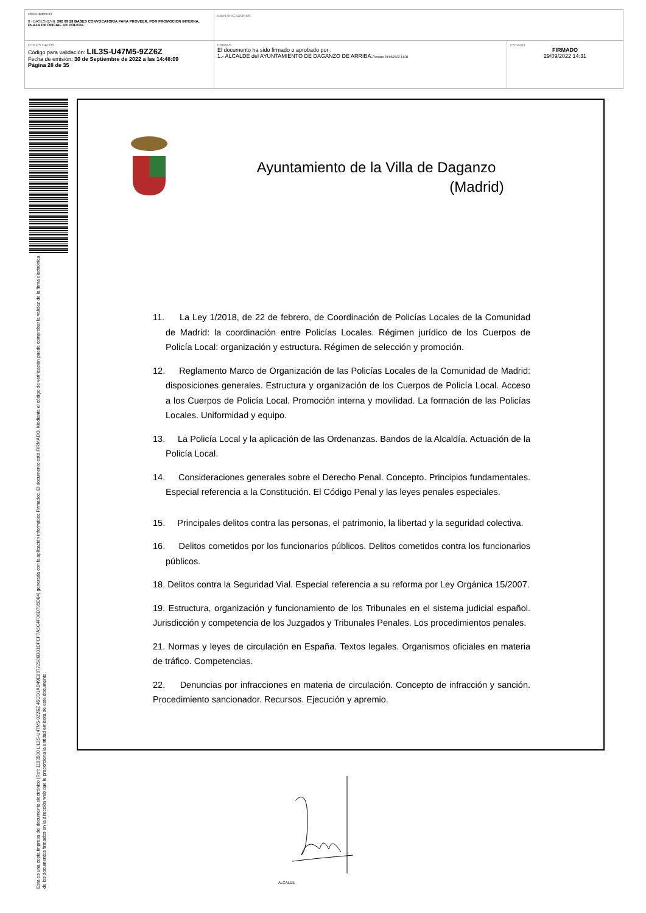| DOCUMENTO 0 - BASES (ENI): 202 09 29 BASES CONVOCATORIA PARA PROVEER, POR PROMOCION INTERNA, PLAZA DE OFICIAL DE POLICIA | IDENTIFICADORES | |
| OTROS DATOS Código para validación: LIL3S-U47M5-9ZZ6Z Fecha de emisión: 30 de Septiembre de 2022 a las 14:48:09 Página 28 de 35 | FIRMAS El documento ha sido firmado o aprobado por : 1.- ALCALDE del AYUNTAMIENTO DE DAGANZO DE ARRIBA. Firmado 29/09/2022 14:31 | ESTADO FIRMADO 29/09/2022 14:31 |
Esta es una copia impresa del documento electrónico (Ref: 1190500 LIL3S-U47M5-9ZZ6Z 45CD1AD49E80772586D31DFCF7A5C4F06D795D64) generada con la aplicación informática Firmadoc. El documento está FIRMADO. Mediante el código de verificación puede comprobar la validez de la firma electrónica de los documentos firmados en la dirección web que le proporciona la entidad emisora de este documento.
Ayuntamiento de la Villa de Daganzo
(Madrid)
11. La Ley 1/2018, de 22 de febrero, de Coordinación de Policías Locales de la Comunidad de Madrid: la coordinación entre Policías Locales. Régimen jurídico de los Cuerpos de Policía Local: organización y estructura. Régimen de selección y promoción.
12. Reglamento Marco de Organización de las Policías Locales de la Comunidad de Madrid: disposiciones generales. Estructura y organización de los Cuerpos de Policía Local. Acceso a los Cuerpos de Policía Local. Promoción interna y movilidad. La formación de las Policías Locales. Uniformidad y equipo.
13. La Policía Local y la aplicación de las Ordenanzas. Bandos de la Alcaldía. Actuación de la Policía Local.
14. Consideraciones generales sobre el Derecho Penal. Concepto. Principios fundamentales. Especial referencia a la Constitución. El Código Penal y las leyes penales especiales.
15. Principales delitos contra las personas, el patrimonio, la libertad y la seguridad colectiva.
16. Delitos cometidos por los funcionarios públicos. Delitos cometidos contra los funcionarios públicos.
18. Delitos contra la Seguridad Vial. Especial referencia a su reforma por Ley Orgánica 15/2007.
19. Estructura, organización y funcionamiento de los Tribunales en el sistema judicial español. Jurisdicción y competencia de los Juzgados y Tribunales Penales. Los procedimientos penales.
21. Normas y leyes de circulación en España. Textos legales. Organismos oficiales en materia de tráfico. Competencias.
22. Denuncias por infracciones en materia de circulación. Concepto de infracción y sanción. Procedimiento sancionador. Recursos. Ejecución y apremio.
ALCALDE